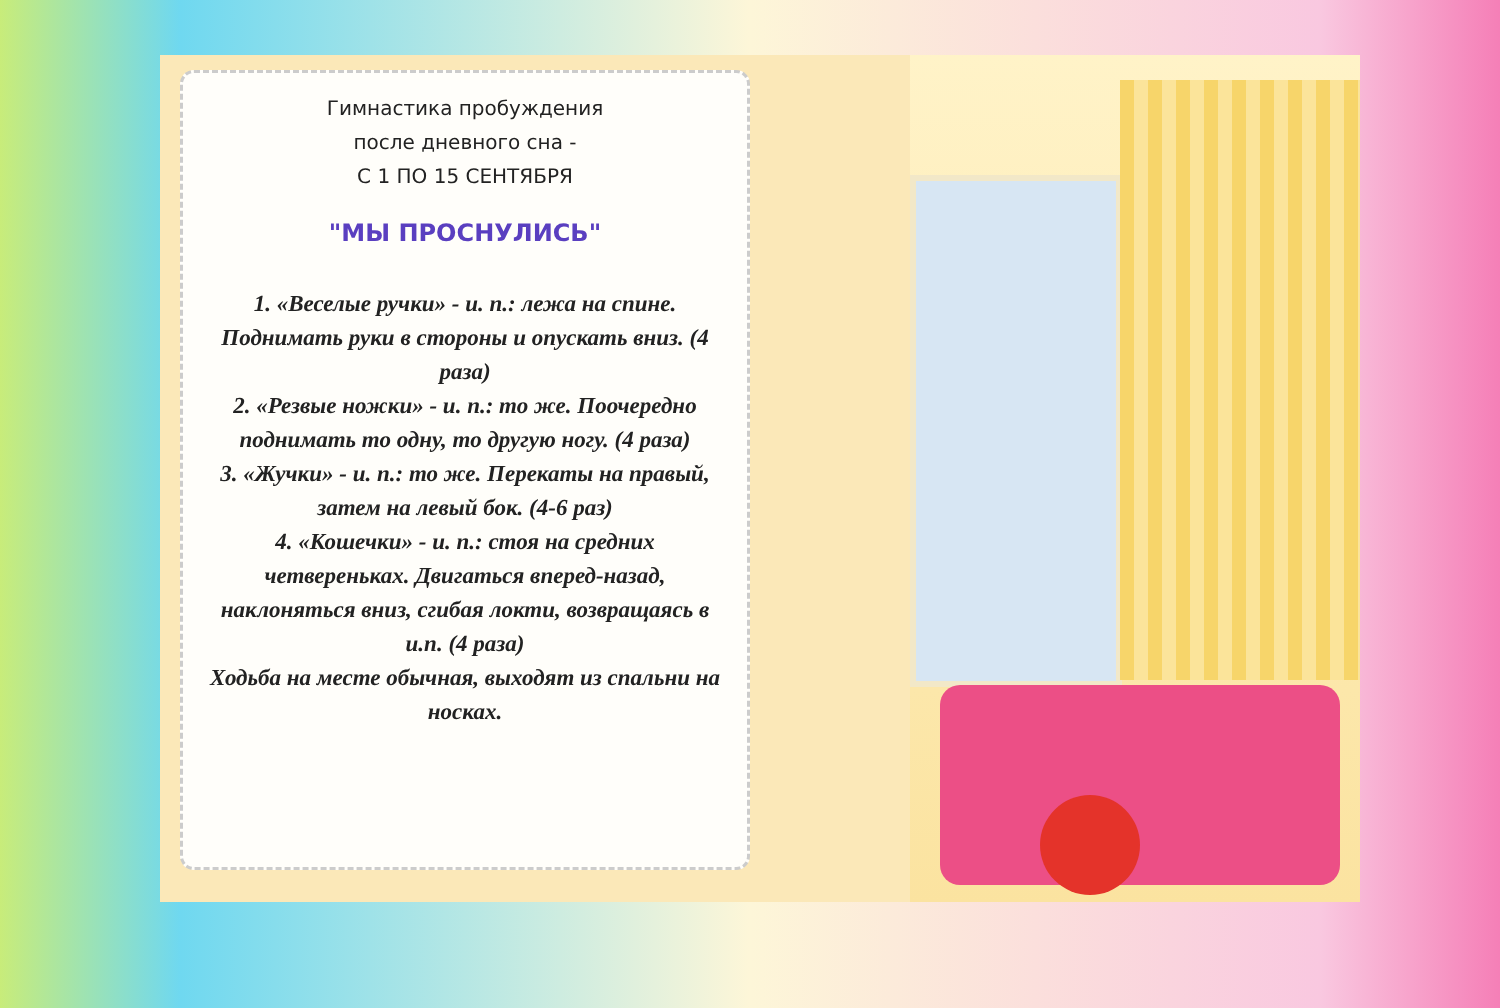Гимнастика пробуждения
после дневного сна -
С 1 ПО 15 СЕНТЯБРЯ
"МЫ ПРОСНУЛИСЬ"
1. «Веселые ручки» - и. п.: лежа на спине. Поднимать руки в стороны и опускать вниз. (4 раза)
2. «Резвые ножки» - и. п.: то же. Поочередно поднимать то одну, то другую ногу. (4 раза)
3. «Жучки» - и. п.: то же. Перекаты на правый, затем на левый бок. (4-6 раз)
4. «Кошечки» - и. п.: стоя на средних четвереньках. Двигаться вперед-назад, наклоняться вниз, сгибая локти, возвращаясь в и.п. (4 раза)
Ходьба на месте обычная, выходят из спальни на носках.